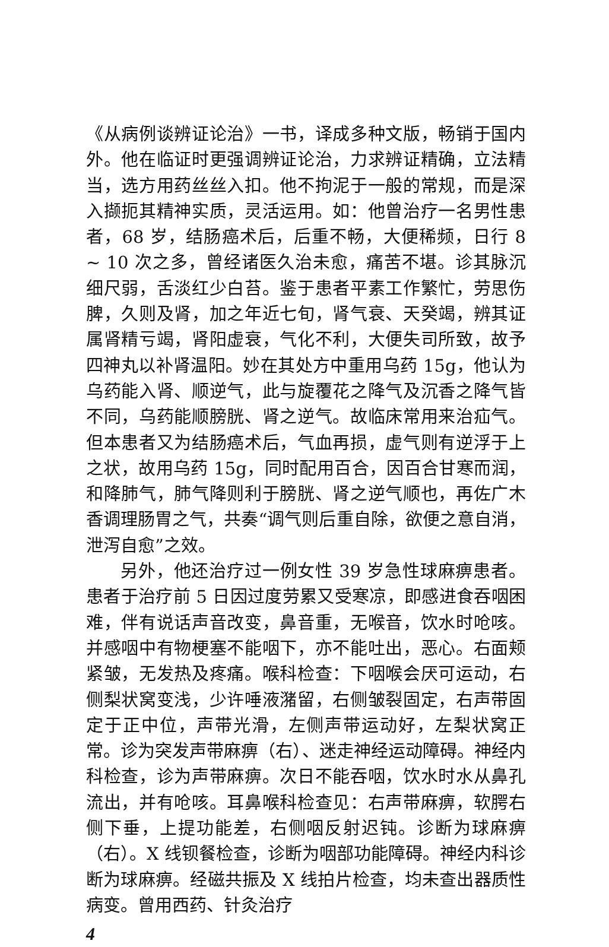《从病例谈辨证论治》一书，译成多种文版，畅销于国内外。他在临证时更强调辨证论治，力求辨证精确，立法精当，选方用药丝丝入扣。他不拘泥于一般的常规，而是深入撷扼其精神实质，灵活运用。如：他曾治疗一名男性患者，68 岁，结肠癌术后，后重不畅，大便稀频，日行 8 ~ 10 次之多，曾经诸医久治未愈，痛苦不堪。诊其脉沉细尺弱，舌淡红少白苔。鉴于患者平素工作繁忙，劳思伤脾，久则及肾，加之年近七旬，肾气衰、天癸竭，辨其证属肾精亏竭，肾阳虚衰，气化不利，大便失司所致，故予四神丸以补肾温阳。妙在其处方中重用乌药 15g，他认为乌药能入肾、顺逆气，此与旋覆花之降气及沉香之降气皆不同，乌药能顺膀胱、肾之逆气。故临床常用来治疝气。但本患者又为结肠癌术后，气血再损，虚气则有逆浮于上之状，故用乌药 15g，同时配用百合，因百合甘寒而润，和降肺气，肺气降则利于膀胱、肾之逆气顺也，再佐广木香调理肠胃之气，共奏“调气则后重自除，欲便之意自消，泄泻自愈”之效。
另外，他还治疗过一例女性 39 岁急性球麻痹患者。患者于治疗前 5 日因过度劳累又受寒凉，即感进食吞咽困难，伴有说话声音改变，鼻音重，无喉音，饮水时呛咳。并感咽中有物梗塞不能咽下，亦不能吐出，恶心。右面颊紧皱，无发热及疼痛。喉科检查：下咽喉会厌可运动，右侧梨状窝变浅，少许唾液潴留，右侧皱裂固定，右声带固定于正中位，声带光滑，左侧声带运动好，左梨状窝正常。诊为突发声带麻痹（右）、迷走神经运动障碍。神经内科检查，诊为声带麻痹。次日不能吞咽，饮水时水从鼻孔流出，并有呛咳。耳鼻喉科检查见：右声带麻痹，软腭右侧下垂，上提功能差，右侧咽反射迟钝。诊断为球麻痹（右）。X 线钡餐检查，诊断为咽部功能障碍。神经内科诊断为球麻痹。经磁共振及 X 线拍片检查，均未查出器质性病变。曾用西药、针灸治疗
4